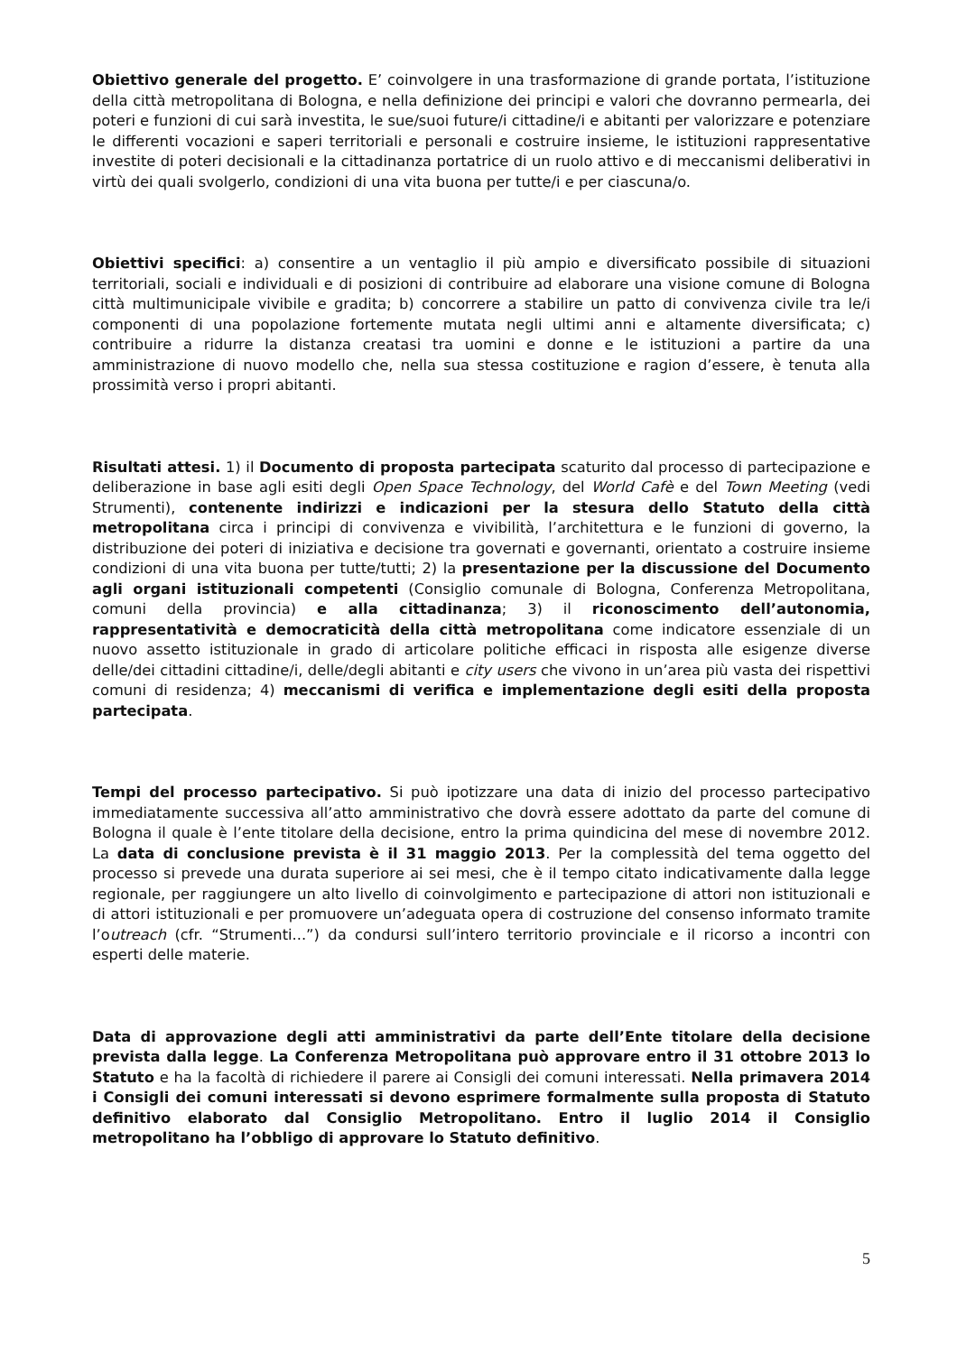Obiettivo generale del progetto. E’ coinvolgere in una trasformazione di grande portata, l’istituzione della città metropolitana di Bologna, e nella definizione dei principi e valori che dovranno permearla, dei poteri e funzioni di cui sarà investita, le sue/suoi future/i cittadine/i e abitanti per valorizzare e potenziare le differenti vocazioni e saperi territoriali e personali e costruire insieme, le istituzioni rappresentative investite di poteri decisionali e la cittadinanza portatrice di un ruolo attivo e di meccanismi deliberativi in virtù dei quali svolgerlo, condizioni di una vita buona per tutte/i e per ciascuna/o.
Obiettivi specifici: a) consentire a un ventaglio il più ampio e diversificato possibile di situazioni territoriali, sociali e individuali e di posizioni di contribuire ad elaborare una visione comune di Bologna città multimunicipale vivibile e gradita; b) concorrere a stabilire un patto di convivenza civile tra le/i componenti di una popolazione fortemente mutata negli ultimi anni e altamente diversificata; c) contribuire a ridurre la distanza creatasi tra uomini e donne e le istituzioni a partire da una amministrazione di nuovo modello che, nella sua stessa costituzione e ragion d’essere, è tenuta alla prossimità verso i propri abitanti.
Risultati attesi. 1) il Documento di proposta partecipata scaturito dal processo di partecipazione e deliberazione in base agli esiti degli Open Space Technology, del World Cafè e del Town Meeting (vedi Strumenti), contenente indirizzi e indicazioni per la stesura dello Statuto della città metropolitana circa i principi di convivenza e vivibilità, l’architettura e le funzioni di governo, la distribuzione dei poteri di iniziativa e decisione tra governati e governanti, orientato a costruire insieme condizioni di una vita buona per tutte/tutti; 2) la presentazione per la discussione del Documento agli organi istituzionali competenti (Consiglio comunale di Bologna, Conferenza Metropolitana, comuni della provincia) e alla cittadinanza; 3) il riconoscimento dell’autonomia, rappresentatività e democraticità della città metropolitana come indicatore essenziale di un nuovo assetto istituzionale in grado di articolare politiche efficaci in risposta alle esigenze diverse delle/dei cittadini cittadine/i, delle/degli abitanti e city users che vivono in un’area più vasta dei rispettivi comuni di residenza; 4) meccanismi di verifica e implementazione degli esiti della proposta partecipata.
Tempi del processo partecipativo. Si può ipotizzare una data di inizio del processo partecipativo immediatamente successiva all’atto amministrativo che dovrà essere adottato da parte del comune di Bologna il quale è l’ente titolare della decisione, entro la prima quindicina del mese di novembre 2012. La data di conclusione prevista è il 31 maggio 2013. Per la complessità del tema oggetto del processo si prevede una durata superiore ai sei mesi, che è il tempo citato indicativamente dalla legge regionale, per raggiungere un alto livello di coinvolgimento e partecipazione di attori non istituzionali e di attori istituzionali e per promuovere un’adeguata opera di costruzione del consenso informato tramite l’outreach (cfr. “Strumenti...”) da condursi sull’intero territorio provinciale e il ricorso a incontri con esperti delle materie.
Data di approvazione degli atti amministrativi da parte dell’Ente titolare della decisione prevista dalla legge. La Conferenza Metropolitana può approvare entro il 31 ottobre 2013 lo Statuto e ha la facoltà di richiedere il parere ai Consigli dei comuni interessati. Nella primavera 2014 i Consigli dei comuni interessati si devono esprimere formalmente sulla proposta di Statuto definitivo elaborato dal Consiglio Metropolitano. Entro il luglio 2014 il Consiglio metropolitano ha l’obbligo di approvare lo Statuto definitivo.
5